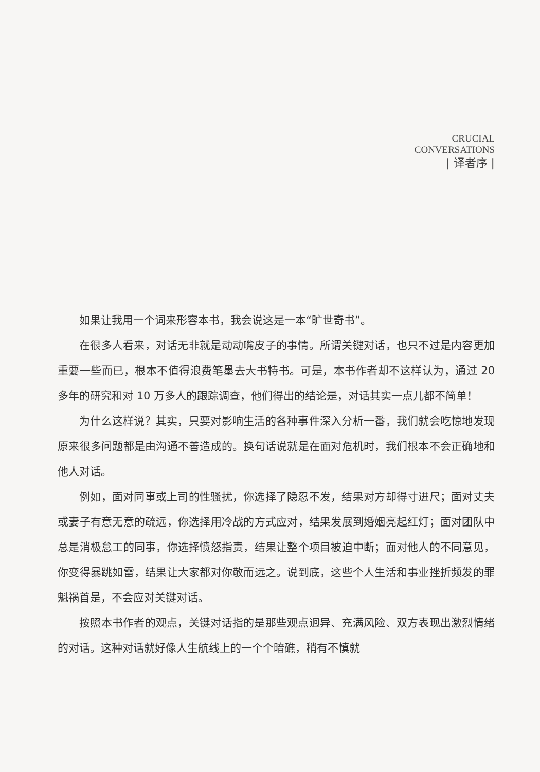CRUCIAL
CONVERSATIONS
| 译者序 |
如果让我用一个词来形容本书，我会说这是一本“旷世奇书”。
在很多人看来，对话无非就是动动嘴皮子的事情。所谓关键对话，也只不过是内容更加重要一些而已，根本不值得浪费笔墨去大书特书。可是，本书作者却不这样认为，通过 20 多年的研究和对 10 万多人的跟踪调查，他们得出的结论是，对话其实一点儿都不简单！
为什么这样说？其实，只要对影响生活的各种事件深入分析一番，我们就会吃惊地发现原来很多问题都是由沟通不善造成的。换句话说就是在面对危机时，我们根本不会正确地和他人对话。
例如，面对同事或上司的性骚扰，你选择了隐忍不发，结果对方却得寸进尺；面对丈夫或妻子有意无意的疏远，你选择用冷战的方式应对，结果发展到婚姻亮起红灯；面对团队中总是消极怠工的同事，你选择愤怒指责，结果让整个项目被迫中断；面对他人的不同意见，你变得暴跳如雷，结果让大家都对你敬而远之。说到底，这些个人生活和事业挫折频发的罪魁祸首是，不会应对关键对话。
按照本书作者的观点，关键对话指的是那些观点迥异、充满风险、双方表现出激烈情绪的对话。这种对话就好像人生航线上的一个个暗礁，稍有不慎就